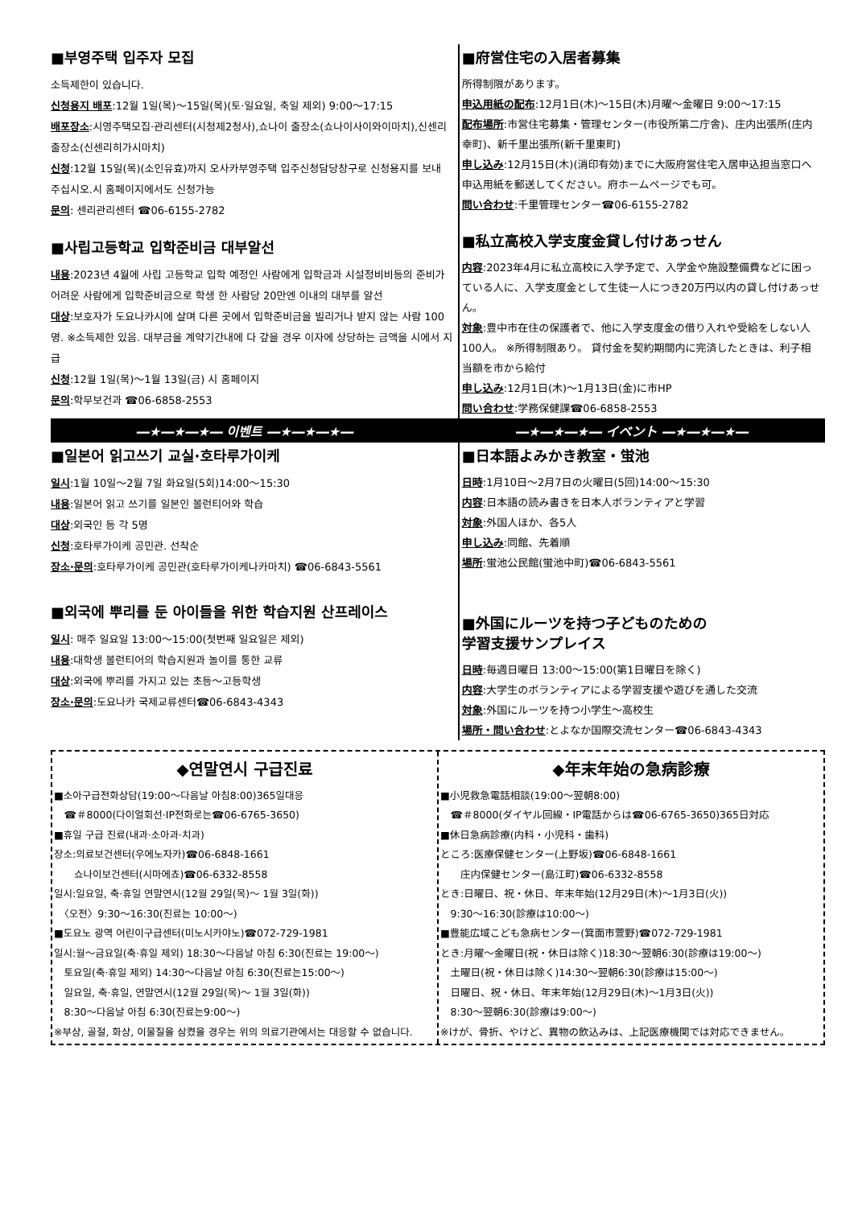■부영주택 입주자 모집
소득제한이 있습니다.
신청용지 배포:12월 1일(목)～15일(목)(토·일요일, 축일 제외) 9:00～17:15
배포장소:시영주택모집·관리센터(시청제2청사),쇼나이 출장소(쇼나이사이와이마치),신센리출장소(신센리히가시마치)
신청:12월 15일(목)(소인유효)까지 오사카부영주택 입주신청담당창구로 신청용지를 보내 주십시오.시 홈페이지에서도 신청가능
문의: 센리관리센터 ☎06-6155-2782
■사립고등학교 입학준비금 대부알선
내용:2023년 4월에 사립 고등학교 입학 예정인 사람에게 입학금과 시설정비비등의 준비가 어려운 사람에게 입학준비금으로 학생 한 사람당 20만엔 이내의 대부를 알선
대상:보호자가 도요나카시에 살며 다른 곳에서 입학준비금을 빌리거나 받지 않는 사람 100명. ※소득제한 있음. 대부금을 계약기간내에 다 갚을 경우 이자에 상당하는 금액을 시에서 지급
신청:12월 1일(목)～1월 13일(금) 시 홈페이지
문의:학무보건과 ☎06-6858-2553
■府営住宅の入居者募集
所得制限があります。
申込用紙の配布:12月1日(木)～15日(木)月曜～金曜日 9:00～17:15
配布場所:市営住宅募集・管理センター(市役所第二庁舎)、庄内出張所(庄内幸町)、新千里出張所(新千里東町)
申し込み:12月15日(木)(消印有効)までに大阪府営住宅入居申込担当窓口へ申込用紙を郵送してください。府ホームページでも可。
問い合わせ:千里管理センター☎06-6155-2782
■私立高校入学支度金貸し付けあっせん
内容:2023年4月に私立高校に入学予定で、入学金や施設整備費などに困っている人に、入学支度金として生徒一人につき20万円以内の貸し付けあっせん。
対象:豊中市在住の保護者で、他に入学支度金の借り入れや受給をしない人 100人。 ※所得制限あり。 貸付金を契約期間内に完済したときは、利子相当額を市から給付
申し込み:12月1日(木)～1月13日(金)に市HP
問い合わせ:学務保健課☎06-6858-2553
―★―★―★― 이벤트 ―★―★―★― ―★―★―★― イベント ―★―★―★―
■일본어 읽고쓰기 교실·호타루가이케
일시:1월 10일～2월 7일 화요일(5회)14:00～15:30
내용:일본어 읽고 쓰기를 일본인 볼런티어와 학습
대상:외국인 등 각 5명
신청:호타루가이케 공민관. 선착순
장소·문의:호타루가이케 공민관(호타루가이케나카마치) ☎06-6843-5561
■외국에 뿌리를 둔 아이들을 위한 학습지원 산프레이스
일시: 매주 일요일 13:00～15:00(첫번째 일요일은 제외)
내용:대학생 볼런티어의 학습지원과 놀이를 통한 교류
대상:외국에 뿌리를 가지고 있는 초등～고등학생
장소·문의:도요나카 국제교류센터☎06-6843-4343
■日本語よみかき教室・蛍池
日時:1月10日～2月7日の火曜日(5回)14:00～15:30
内容:日本語の読み書きを日本人ボランティアと学習
対象:外国人ほか、各5人
申し込み:同館、先着順
場所:蛍池公民館(蛍池中町)☎06-6843-5561
■外国にルーツを持つ子どものための
学習支援サンプレイス
日時:毎週日曜日 13:00～15:00(第1日曜日を除く)
内容:大学生のボランティアによる学習支援や遊びを通した交流
対象:外国にルーツを持つ小学生～高校生
場所・問い合わせ:とよなか国際交流センター☎06-6843-4343
◆연말연시 구급진료
■소아구급전화상담(19:00～다음날 아침8:00)365일대응
　☎＃8000(다이얼회선·IP전화로는☎06-6765-3650)
■휴일 구급 진료(내과·소아과·치과)
장소:의료보건센터(우에노자카)☎06-6848-1661
　　쇼나이보건센터(시마에쵸)☎06-6332-8558
일시:일요일, 축·휴일 연말연시(12월 29일(목)～ 1월 3일(화))
　〈오전〉9:30～16:30(진료는 10:00～)
■도요노 광역 어린이구급센터(미노시카야노)☎072-729-1981
일시:월～금요일(축·휴일 제외) 18:30～다음날 아침 6:30(진료는 19:00～)
　토요일(축·휴일 제외) 14:30～다음날 아침 6:30(진료는15:00～)
　일요일, 축·휴일, 연말연시(12월 29일(목)～ 1월 3일(화))
　8:30～다음날 아침 6:30(진료는9:00～)
※부상, 골절, 화상, 이물질을 삼켰을 경우는 위의 의료기관에서는 대응할 수 없습니다.
◆年末年始の急病診療
■小児救急電話相談(19:00～翌朝8:00)
　☎＃8000(ダイヤル回線・IP電話からは☎06-6765-3650)365日対応
■休日急病診療(内科・小児科・歯科)
ところ:医療保健センター(上野坂)☎06-6848-1661
　　庄内保健センター(島江町)☎06-6332-8558
とき:日曜日、祝・休日、年末年始(12月29日(木)～1月3日(火))
　9:30～16:30(診療は10:00～)
■豊能広域こども急病センター(箕面市萱野)☎072-729-1981
とき:月曜～金曜日(祝・休日は除く)18:30～翌朝6:30(診療は19:00～)
　土曜日(祝・休日は除く)14:30～翌朝6:30(診療は15:00～)
　日曜日、祝・休日、年末年始(12月29日(木)～1月3日(火))
　8:30～翌朝6:30(診療は9:00～)
※けが、骨折、やけど、異物の飲込みは、上記医療機関では対応できません。